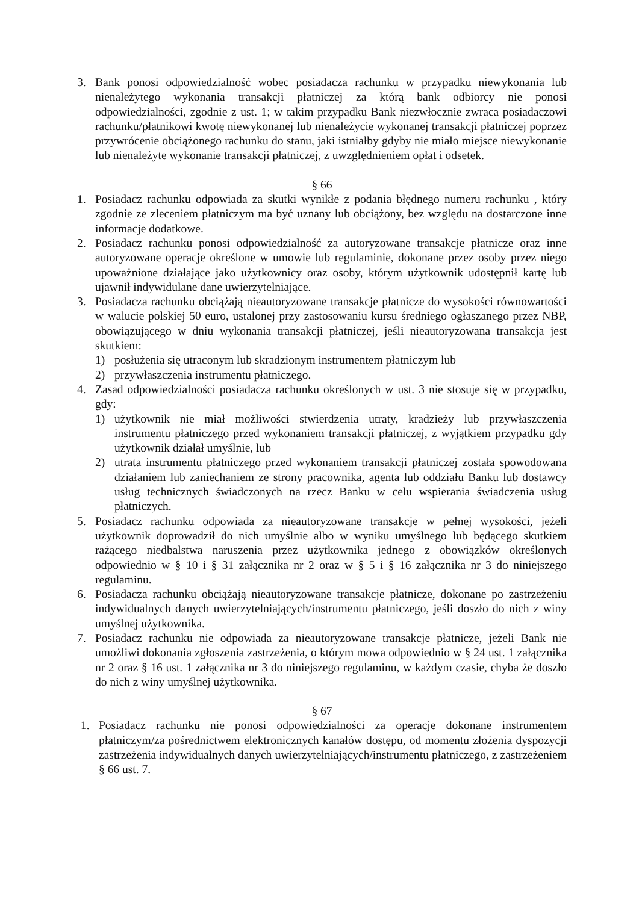3. Bank ponosi odpowiedzialność wobec posiadacza rachunku w przypadku niewykonania lub nienależytego wykonania transakcji płatniczej za którą bank odbiorcy nie ponosi odpowiedzialności, zgodnie z ust. 1; w takim przypadku Bank niezwłocznie zwraca posiadaczowi rachunku/płatnikowi kwotę niewykonanej lub nienależycie wykonanej transakcji płatniczej poprzez przywrócenie obciążonego rachunku do stanu, jaki istniałby gdyby nie miało miejsce niewykonanie lub nienależyte wykonanie transakcji płatniczej, z uwzględnieniem opłat i odsetek.
§ 66
1. Posiadacz rachunku odpowiada za skutki wynikłe z podania błędnego numeru rachunku , który zgodnie ze zleceniem płatniczym ma być uznany lub obciążony, bez względu na dostarczone inne informacje dodatkowe.
2. Posiadacz rachunku ponosi odpowiedzialność za autoryzowane transakcje płatnicze oraz inne autoryzowane operacje określone w umowie lub regulaminie, dokonane przez osoby przez niego upoważnione działające jako użytkownicy oraz osoby, którym użytkownik udostępnił kartę lub ujawnił indywidulane dane uwierzytelniające.
3. Posiadacza rachunku obciążają nieautoryzowane transakcje płatnicze do wysokości równowartości w walucie polskiej 50 euro, ustalonej przy zastosowaniu kursu średniego ogłaszanego przez NBP, obowiązującego w dniu wykonania transakcji płatniczej, jeśli nieautoryzowana transakcja jest skutkiem:
1) posłużenia się utraconym lub skradzionym instrumentem płatniczym lub
2) przywłaszczenia instrumentu płatniczego.
4. Zasad odpowiedzialności posiadacza rachunku określonych w ust. 3 nie stosuje się w przypadku, gdy:
1) użytkownik nie miał możliwości stwierdzenia utraty, kradzieży lub przywłaszczenia instrumentu płatniczego przed wykonaniem transakcji płatniczej, z wyjątkiem przypadku gdy użytkownik działał umyślnie, lub
2) utrata instrumentu płatniczego przed wykonaniem transakcji płatniczej została spowodowana działaniem lub zaniechaniem ze strony pracownika, agenta lub oddziału Banku lub dostawcy usług technicznych świadczonych na rzecz Banku w celu wspierania świadczenia usług płatniczych.
5. Posiadacz rachunku odpowiada za nieautoryzowane transakcje w pełnej wysokości, jeżeli użytkownik doprowadził do nich umyślnie albo w wyniku umyślnego lub będącego skutkiem rażącego niedbalstwa naruszenia przez użytkownika jednego z obowiązków określonych odpowiednio w § 10 i § 31 załącznika nr 2 oraz w § 5 i § 16 załącznika nr 3 do niniejszego regulaminu.
6. Posiadacza rachunku obciążają nieautoryzowane transakcje płatnicze, dokonane po zastrzeżeniu indywidualnych danych uwierzytelniających/instrumentu płatniczego, jeśli doszło do nich z winy umyślnej użytkownika.
7. Posiadacz rachunku nie odpowiada za nieautoryzowane transakcje płatnicze, jeżeli Bank nie umożliwi dokonania zgłoszenia zastrzeżenia, o którym mowa odpowiednio w § 24 ust. 1 załącznika nr 2 oraz § 16 ust. 1 załącznika nr 3 do niniejszego regulaminu, w każdym czasie, chyba że doszło do nich z winy umyślnej użytkownika.
§ 67
1. Posiadacz rachunku nie ponosi odpowiedzialności za operacje dokonane instrumentem płatniczym/za pośrednictwem elektronicznych kanałów dostępu, od momentu złożenia dyspozycji zastrzeżenia indywidualnych danych uwierzytelniających/instrumentu płatniczego, z zastrzeżeniem § 66 ust. 7.